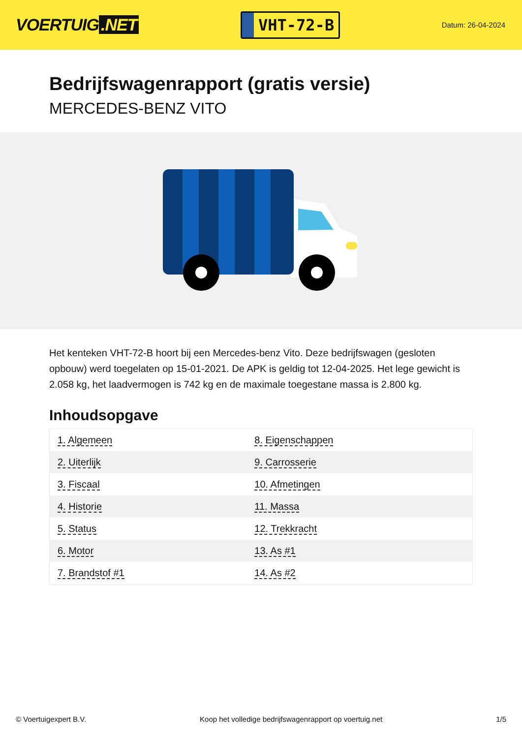VOERTUIG.NET
VHT-72-B
Datum: 26-04-2024
Bedrijfswagenrapport (gratis versie)
MERCEDES-BENZ VITO
Het kenteken VHT-72-B hoort bij een Mercedes-benz Vito. Deze bedrijfswagen (gesloten opbouw) werd toegelaten op 15-01-2021. De APK is geldig tot 12-04-2025. Het lege gewicht is 2.058 kg, het laadvermogen is 742 kg en de maximale toegestane massa is 2.800 kg.
Inhoudsopgave
| 1. Algemeen | 8. Eigenschappen |
| 2. Uiterlijk | 9. Carrosserie |
| 3. Fiscaal | 10. Afmetingen |
| 4. Historie | 11. Massa |
| 5. Status | 12. Trekkracht |
| 6. Motor | 13. As #1 |
| 7. Brandstof #1 | 14. As #2 |
© Voertuigexpert B.V. Koop het volledige bedrijfswagenrapport op voertuig.net 1/5